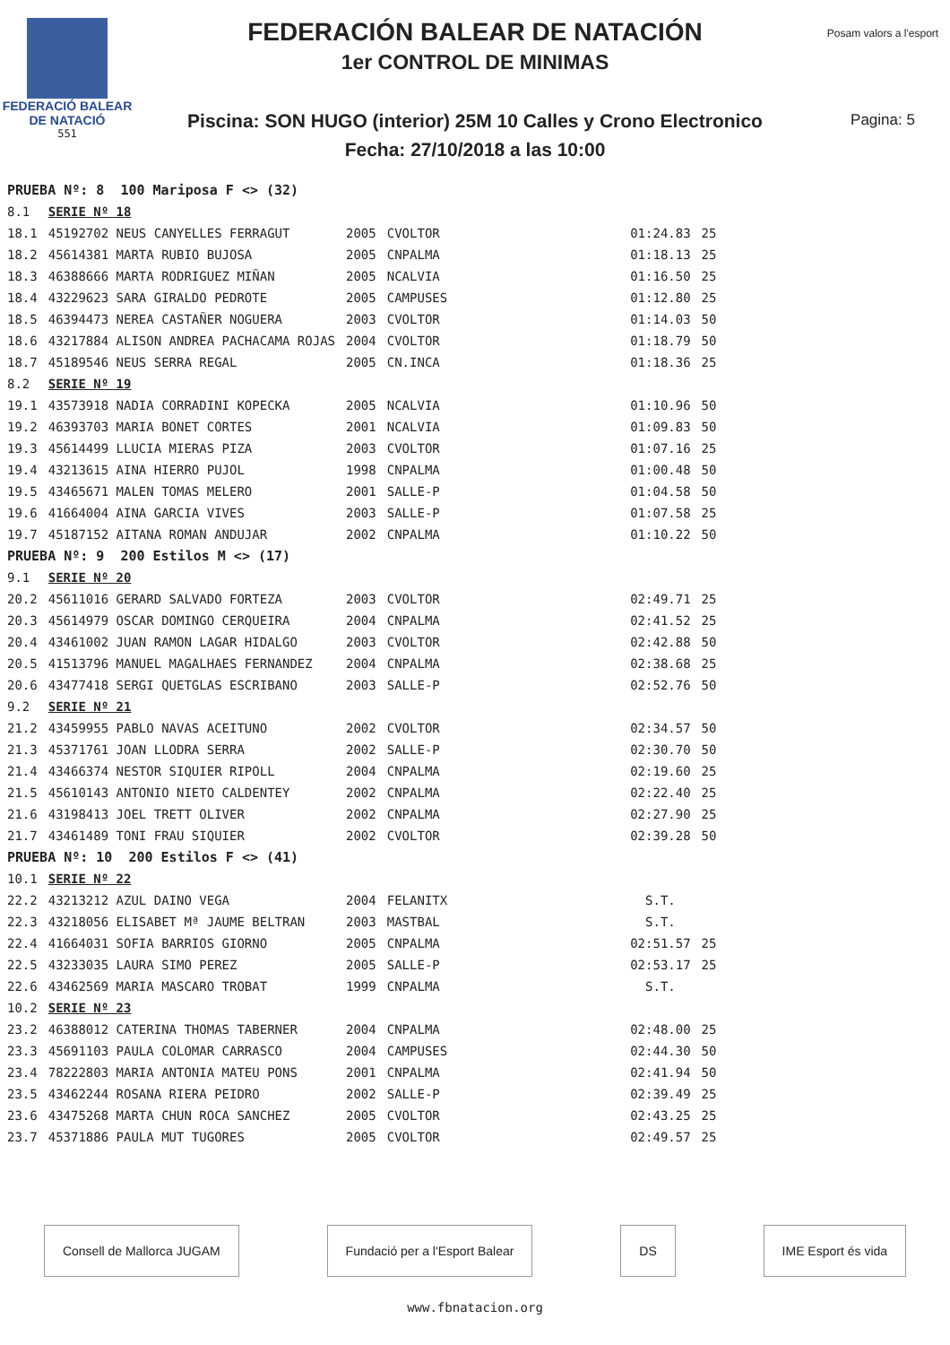FEDERACIÓ BALEAR DE NATACIÓ
551
FEDERACIÓN BALEAR DE NATACIÓN
1er CONTROL DE MINIMAS
Piscina: SON HUGO (interior) 25M 10 Calles y Crono Electronico
Fecha: 27/10/2018 a las 10:00
Posam valors a l'esport
Pagina: 5
| PRUEBA Nº: 8 100 Mariposa F <> (32) | | | | | | |
| 8.1 | SERIE Nº 18 | | | | | |
| 18.1 | 45192702 NEUS CANYELLES FERRAGUT | 2005 | CVOLTOR | | 01:24.83 | 25 |
| 18.2 | 45614381 MARTA RUBIO BUJOSA | 2005 | CNPALMA | | 01:18.13 | 25 |
| 18.3 | 46388666 MARTA RODRIGUEZ MIÑAN | 2005 | NCALVIA | | 01:16.50 | 25 |
| 18.4 | 43229623 SARA GIRALDO PEDROTE | 2005 | CAMPUSES | | 01:12.80 | 25 |
| 18.5 | 46394473 NEREA CASTAÑER NOGUERA | 2003 | CVOLTOR | | 01:14.03 | 50 |
| 18.6 | 43217884 ALISON ANDREA PACHACAMA ROJAS | 2004 | CVOLTOR | | 01:18.79 | 50 |
| 18.7 | 45189546 NEUS SERRA REGAL | 2005 | CN.INCA | | 01:18.36 | 25 |
| 8.2 | SERIE Nº 19 | | | | | |
| 19.1 | 43573918 NADIA CORRADINI KOPECKA | 2005 | NCALVIA | | 01:10.96 | 50 |
| 19.2 | 46393703 MARIA BONET CORTES | 2001 | NCALVIA | | 01:09.83 | 50 |
| 19.3 | 45614499 LLUCIA MIERAS PIZA | 2003 | CVOLTOR | | 01:07.16 | 25 |
| 19.4 | 43213615 AINA HIERRO PUJOL | 1998 | CNPALMA | | 01:00.48 | 50 |
| 19.5 | 43465671 MALEN TOMAS MELERO | 2001 | SALLE-P | | 01:04.58 | 50 |
| 19.6 | 41664004 AINA GARCIA VIVES | 2003 | SALLE-P | | 01:07.58 | 25 |
| 19.7 | 45187152 AITANA ROMAN ANDUJAR | 2002 | CNPALMA | | 01:10.22 | 50 |
| PRUEBA Nº: 9 200 Estilos M <> (17) | | | | | | |
| 9.1 | SERIE Nº 20 | | | | | |
| 20.2 | 45611016 GERARD SALVADO FORTEZA | 2003 | CVOLTOR | | 02:49.71 | 25 |
| 20.3 | 45614979 OSCAR DOMINGO CERQUEIRA | 2004 | CNPALMA | | 02:41.52 | 25 |
| 20.4 | 43461002 JUAN RAMON LAGAR HIDALGO | 2003 | CVOLTOR | | 02:42.88 | 50 |
| 20.5 | 41513796 MANUEL MAGALHAES FERNANDEZ | 2004 | CNPALMA | | 02:38.68 | 25 |
| 20.6 | 43477418 SERGI QUETGLAS ESCRIBANO | 2003 | SALLE-P | | 02:52.76 | 50 |
| 9.2 | SERIE Nº 21 | | | | | |
| 21.2 | 43459955 PABLO NAVAS ACEITUNO | 2002 | CVOLTOR | | 02:34.57 | 50 |
| 21.3 | 45371761 JOAN LLODRA SERRA | 2002 | SALLE-P | | 02:30.70 | 50 |
| 21.4 | 43466374 NESTOR SIQUIER RIPOLL | 2004 | CNPALMA | | 02:19.60 | 25 |
| 21.5 | 45610143 ANTONIO NIETO CALDENTEY | 2002 | CNPALMA | | 02:22.40 | 25 |
| 21.6 | 43198413 JOEL TRETT OLIVER | 2002 | CNPALMA | | 02:27.90 | 25 |
| 21.7 | 43461489 TONI FRAU SIQUIER | 2002 | CVOLTOR | | 02:39.28 | 50 |
| PRUEBA Nº: 10 200 Estilos F <> (41) | | | | | | |
| 10.1 | SERIE Nº 22 | | | | | |
| 22.2 | 43213212 AZUL DAINO VEGA | 2004 | FELANITX | | S.T. | |
| 22.3 | 43218056 ELISABET Mª JAUME BELTRAN | 2003 | MASTBAL | | S.T. | |
| 22.4 | 41664031 SOFIA BARRIOS GIORNO | 2005 | CNPALMA | | 02:51.57 | 25 |
| 22.5 | 43233035 LAURA SIMO PEREZ | 2005 | SALLE-P | | 02:53.17 | 25 |
| 22.6 | 43462569 MARIA MASCARO TROBAT | 1999 | CNPALMA | | S.T. | |
| 10.2 | SERIE Nº 23 | | | | | |
| 23.2 | 46388012 CATERINA THOMAS TABERNER | 2004 | CNPALMA | | 02:48.00 | 25 |
| 23.3 | 45691103 PAULA COLOMAR CARRASCO | 2004 | CAMPUSES | | 02:44.30 | 50 |
| 23.4 | 78222803 MARIA ANTONIA MATEU PONS | 2001 | CNPALMA | | 02:41.94 | 50 |
| 23.5 | 43462244 ROSANA RIERA PEIDRO | 2002 | SALLE-P | | 02:39.49 | 25 |
| 23.6 | 43475268 MARTA CHUN ROCA SANCHEZ | 2005 | CVOLTOR | | 02:43.25 | 25 |
| 23.7 | 45371886 PAULA MUT TUGORES | 2005 | CVOLTOR | | 02:49.57 | 25 |
Consell de Mallorca JUGAM Fundació per a l'Esport Balear DS IME Esport és vida
www.fbnatacion.org